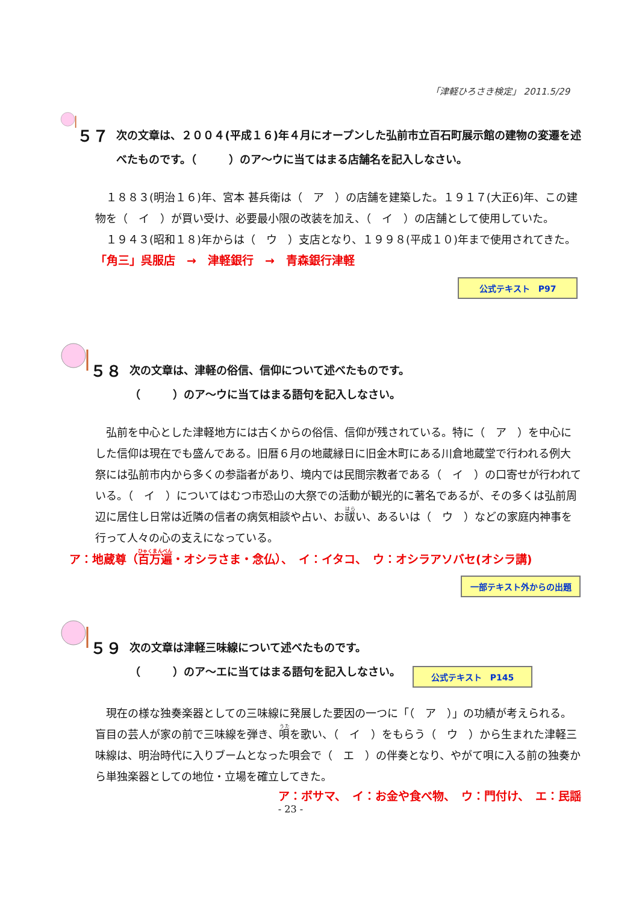「津軽ひろさき検定」 2011.5/29
５７
次の文章は、２００４(平成１６)年４月にオープンした弘前市立百石町展示館の建物の変遷を述べたものです。（　　　）のア～ウに当てはまる店舗名を記入しなさい。
　１８８３(明治１６)年、宮本 甚兵衛は（　ア　）の店舗を建築した。１９１７(大正6)年、この建物を（　イ　）が買い受け、必要最小限の改装を加え、（　イ　）の店舗として使用していた。
　１９４３(昭和１８)年からは（　ウ　）支店となり、１９９８(平成１０)年まで使用されてきた。　　　　　　「角三」呉服店　→　津軽銀行　→　青森銀行津軽
公式テキスト　P97
５８
次の文章は、津軽の俗信、信仰について述べたものです。
（　　　）のア～ウに当てはまる語句を記入しなさい。
　弘前を中心とした津軽地方には古くからの俗信、信仰が残されている。特に（　ア　）を中心にした信仰は現在でも盛んである。旧暦６月の地蔵縁日に旧金木町にある川倉地蔵堂で行われる例大祭には弘前市内から多くの参詣者があり、境内では民間宗教者である（　イ　）の口寄せが行われている。（　イ　）についてはむつ市恐山の大祭での活動が観光的に著名であるが、その多くは弘前周辺に居住し日常は近隣の信者の病気相談や占い、お祓い、あるいは（　ウ　）などの家庭内神事を行って人々の心の支えになっている。
ア：地蔵尊（百万遍・オシラさま・念仏）、　イ：イタコ、　ウ：オシラアソバセ(オシラ講)
一部テキスト外からの出題
５９
次の文章は津軽三味線について述べたものです。
（　　　）のア～エに当てはまる語句を記入しなさい。
公式テキスト　P145
　現在の様な独奏楽器としての三味線に発展した要因の一つに「（　ア　）」の功績が考えられる。盲目の芸人が家の前で三味線を弾き、唄を歌い、（　イ　）をもらう（　ウ　）から生まれた津軽三味線は、明治時代に入りブームとなった唄会で（　エ　）の伴奏となり、やがて唄に入る前の独奏から単独楽器としての地位・立場を確立してきた。
ア：ボサマ、　イ：お金や食べ物、　ウ：門付け、　エ：民謡
- 23 -